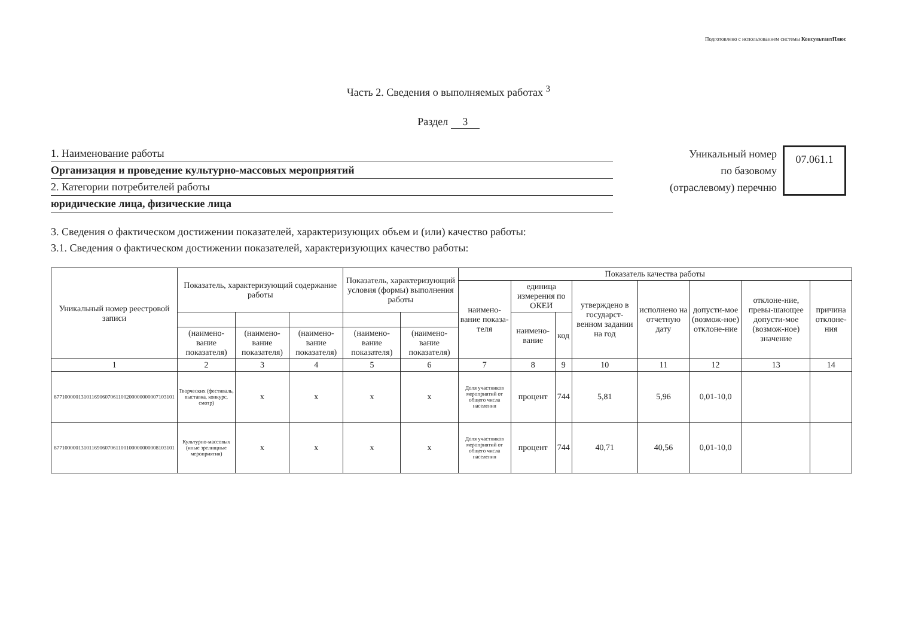Подготовлено с использованием системы КонсультантПлюс
Часть 2. Сведения о выполняемых работах <sup>3</sup>
Раздел 3
1. Наименование работы
Организация и проведение культурно-массовых мероприятий
2. Категории потребителей работы
юридические лица, физические лица
Уникальный номер
по базовому
(отраслевому) перечню
07.061.1
3. Сведения о фактическом достижении показателей, характеризующих объем и (или) качество работы:
3.1. Сведения о фактическом достижении показателей, характеризующих качество работы:
| Уникальный номер реестровой записи | Показатель, характеризующий содержание работы | | | Показатель, характеризующий условия (формы) выполнения работы | | Показатель качества работы | | | | | | | |
| --- | --- | --- | --- | --- | --- | --- | --- | --- | --- | --- | --- | --- | --- |
| | | | | | | наимено-вание показа-теля | единица измерения по ОКЕИ | | утверждено в государст-венном задании на год | исполнено на отчетную дату | допусти-мое (возмож-ное) отклоне-ние | отклоне-ние, превы-шающее допусти-мое (возмож-ное) значение | причина отклоне-ния |
| | | | | | | | наимено-вание | код | | | | | |
| | (наимено-вание показателя) | (наимено-вание показателя) | (наимено-вание показателя) | (наимено-вание показателя) | (наимено-вание показателя) | | | | | | | | |
| 1 | 2 | 3 | 4 | 5 | 6 | 7 | 8 | 9 | 10 | 11 | 12 | 13 | 14 |
| 877100000131011690607061100200000000007103101 | Творческих (фестиваль, выставка, конкурс, смотр) | x | x | x | x | Доля участников мероприятий от общего числа населения | процент | 744 | 5,81 | 5,96 | 0,01-10,0 | | |
| 877100000131011690607061100100000000008103101 | Культурно-массовых (иные зрелищные мероприятия) | x | x | x | x | Доля участников мероприятий от общего числа населения | процент | 744 | 40,71 | 40,56 | 0,01-10,0 | | |